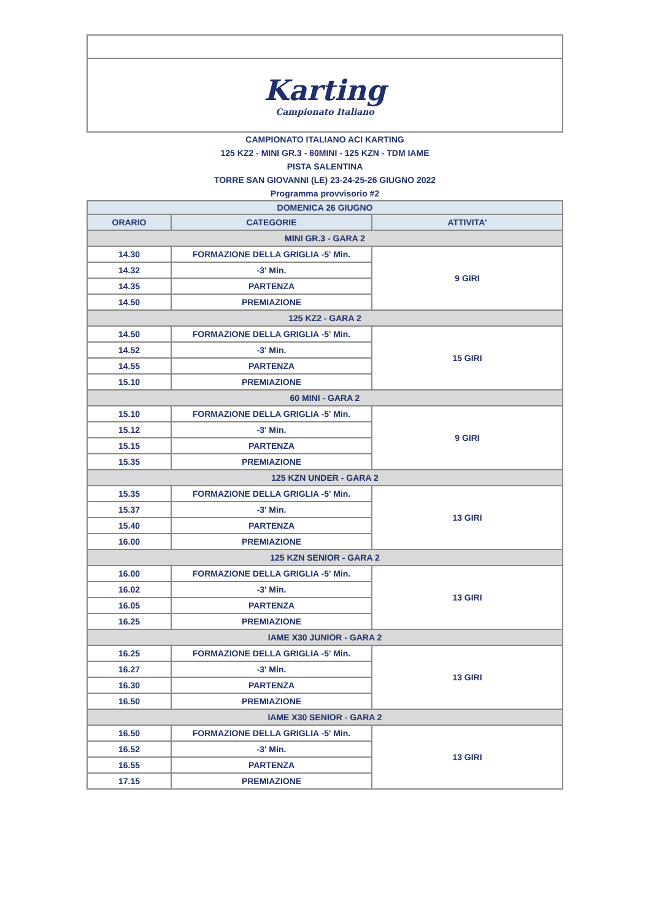| Karting Campionato Italiano | | |
| CAMPIONATO ITALIANO ACI KARTING | | |
| 125 KZ2 - MINI GR.3 - 60MINI - 125 KZN - TDM IAME | | |
| PISTA SALENTINA | | |
| TORRE SAN GIOVANNI (LE) 23-24-25-26 GIUGNO 2022 | | |
| Programma provvisorio #2 | | |
| DOMENICA 26 GIUGNO | | |
| ORARIO | CATEGORIE | ATTIVITA' |
| MINI GR.3 - GARA 2 | | |
| 14.30 | FORMAZIONE DELLA GRIGLIA -5' Min. | 9 GIRI |
| 14.32 | -3' Min. | |
| 14.35 | PARTENZA | |
| 14.50 | PREMIAZIONE | |
| 125 KZ2 - GARA 2 | | |
| 14.50 | FORMAZIONE DELLA GRIGLIA -5' Min. | 15 GIRI |
| 14.52 | -3' Min. | |
| 14.55 | PARTENZA | |
| 15.10 | PREMIAZIONE | |
| 60 MINI - GARA 2 | | |
| 15.10 | FORMAZIONE DELLA GRIGLIA -5' Min. | 9 GIRI |
| 15.12 | -3' Min. | |
| 15.15 | PARTENZA | |
| 15.35 | PREMIAZIONE | |
| 125 KZN UNDER - GARA 2 | | |
| 15.35 | FORMAZIONE DELLA GRIGLIA -5' Min. | 13 GIRI |
| 15.37 | -3' Min. | |
| 15.40 | PARTENZA | |
| 16.00 | PREMIAZIONE | |
| 125 KZN SENIOR - GARA 2 | | |
| 16.00 | FORMAZIONE DELLA GRIGLIA -5' Min. | 13 GIRI |
| 16.02 | -3' Min. | |
| 16.05 | PARTENZA | |
| 16.25 | PREMIAZIONE | |
| IAME X30 JUNIOR - GARA 2 | | |
| 16.25 | FORMAZIONE DELLA GRIGLIA -5' Min. | 13 GIRI |
| 16.27 | -3' Min. | |
| 16.30 | PARTENZA | |
| 16.50 | PREMIAZIONE | |
| IAME X30 SENIOR - GARA 2 | | |
| 16.50 | FORMAZIONE DELLA GRIGLIA -5' Min. | 13 GIRI |
| 16.52 | -3' Min. | |
| 16.55 | PARTENZA | |
| 17.15 | PREMIAZIONE | |